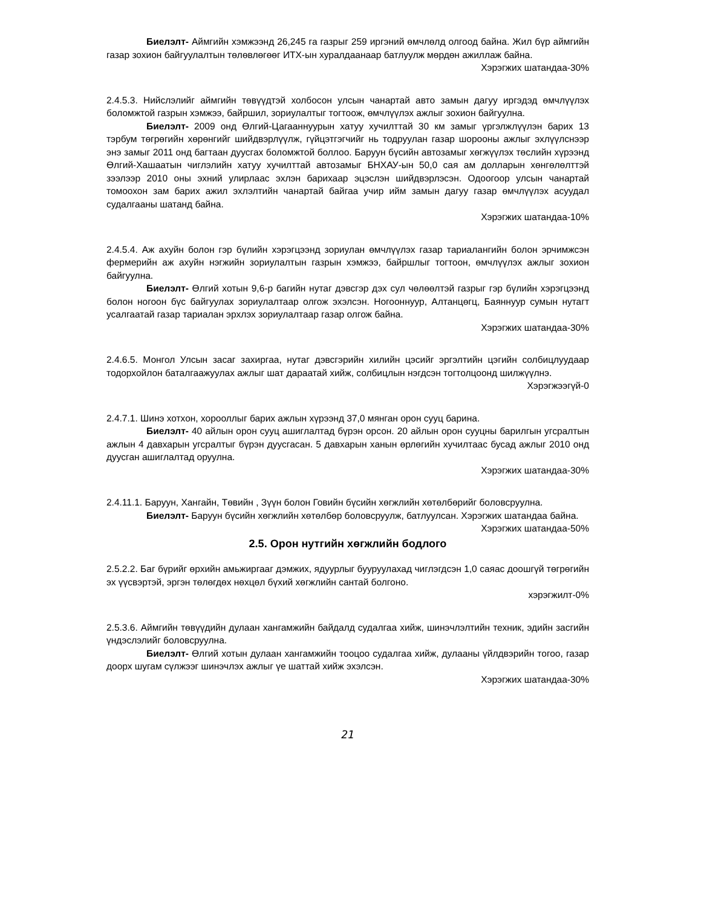Биелэлт- Аймгийн хэмжээнд 26,245 га газрыг 259 иргэний өмчлөлд олгоод байна. Жил бүр аймгийн газар зохион байгуулалтын төлөвлөгөөг ИТХ-ын хуралдаанаар батлуулж мөрдөн ажиллаж байна.
Хэрэгжих шатандаа-30%
2.4.5.3. Нийслэлийг аймгийн төвүүдтэй холбосон улсын чанартай авто замын дагуу иргэдэд өмчлүүлэх боломжтой газрын хэмжээ, байршил, зориулалтыг тогтоож, өмчлүүлэх ажлыг зохион байгуулна.
Биелэлт- 2009 онд Өлгий-Цагааннуурын хатуу хучилттай 30 км замыг үргэлжлүүлэн барих 13 тэрбум төгрөгийн хөрөнгийг шийдвэрлүүлж, гүйцэтгэгчийг нь тодруулан газар шорооны ажлыг эхлүүлснээр энэ замыг 2011 онд багтаан дуусгах боломжтой боллоо. Баруун бүсийн автозамыг хөгжүүлэх төслийн хүрээнд Өлгий-Хашаатын чиглэлийн хатуу хучилттай автозамыг БНХАУ-ын 50,0 сая ам долларын хөнгөлөлттэй зээлээр 2010 оны эхний улирлаас эхлэн барихаар эцэслэн шийдвэрлэсэн. Одоогоор улсын чанартай томоохон зам барих ажил эхлэлтийн чанартай байгаа учир ийм замын дагуу газар өмчлүүлэх асуудал судалгааны шатанд байна.
Хэрэгжих шатандаа-10%
2.4.5.4. Аж ахуйн болон гэр бүлийн хэрэгцээнд зориулан өмчлүүлэх газар тариалангийн болон эрчимжсэн фермерийн аж ахуйн нэгжийн зориулалтын газрын хэмжээ, байршлыг тогтоон, өмчлүүлэх ажлыг зохион байгуулна.
Биелэлт- Өлгий хотын 9,6-р багийн нутаг дэвсгэр дэх сул чөлөөлтэй газрыг гэр бүлийн хэрэгцээнд болон ногоон бүс байгуулах зориулалтаар олгож эхэлсэн. Ногооннуур, Алтанцөгц, Баяннуур сумын нутагт усалгаатай газар тариалан эрхлэх зориулалтаар газар олгож байна.
Хэрэгжих шатандаа-30%
2.4.6.5. Монгол Улсын засаг захиргаа, нутаг дэвсгэрийн хилийн цэсийг эргэлтийн цэгийн солбицлуудаар тодорхойлон баталгаажуулах ажлыг шат дараатай хийж, солбицлын нэгдсэн тогтолцоонд шилжүүлнэ.
Хэрэгжээгүй-0
2.4.7.1. Шинэ хотхон, хорооллыг барих ажлын хүрээнд 37,0 мянган орон сууц барина.
Биелэлт- 40 айлын орон сууц ашиглалтад бүрэн орсон. 20 айлын орон сууцны барилгын угсралтын ажлын 4 давхарын угсралтыг бүрэн дуусгасан. 5 давхарын ханын өрлөгийн хучилтаас бусад ажлыг 2010 онд дуусган ашиглалтад оруулна.
Хэрэгжих шатандаа-30%
2.4.11.1. Баруун, Хангайн, Төвийн , Зүүн болон Говийн бүсийн хөгжлийн хөтөлбөрийг боловсруулна.
Биелэлт- Баруун бүсийн хөгжлийн хөтөлбөр боловсруулж, батлуулсан. Хэрэгжих шатандаа байна.
Хэрэгжих шатандаа-50%
2.5. Орон нутгийн хөгжлийн бодлого
2.5.2.2. Баг бүрийг өрхийн амьжиргааг дэмжих, ядуурлыг бууруулахад чиглэгдсэн 1,0 саяас доошгүй төгрөгийн эх үүсвэртэй, эргэн төлөгдөх нөхцөл бүхий хөгжлийн сантай болгоно.
хэрэгжилт-0%
2.5.3.6. Аймгийн төвүүдийн дулаан хангамжийн байдалд судалгаа хийж, шинэчлэлтийн техник, эдийн засгийн үндэслэлийг боловсруулна.
Биелэлт- Өлгий хотын дулаан хангамжийн тооцоо судалгаа хийж, дулааны үйлдвэрийн тогоо, газар доорх шугам сүлжээг шинэчлэх ажлыг үе шаттай хийж эхэлсэн.
Хэрэгжих шатандаа-30%
21